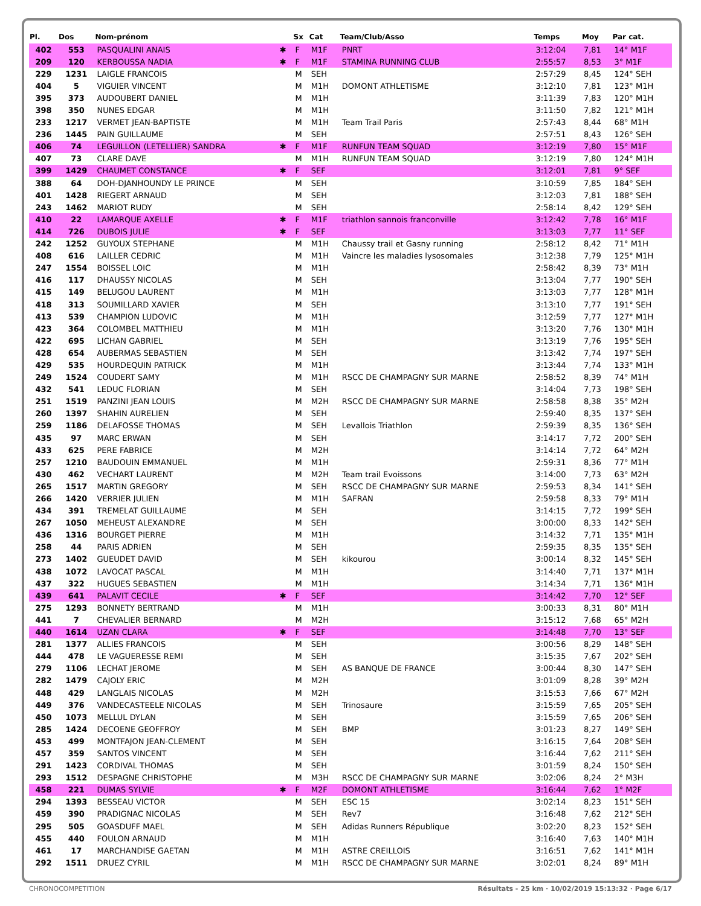| Pl. | Dos | Nom-prénom | | Sx | Cat | Team/Club/Asso | Temps | Moy | Par cat. |
| --- | --- | --- | --- | --- | --- | --- | --- | --- | --- |
| 402 | 553 | PASQUALINI ANAIS | ✱ | F | M1F | PNRT | 3:12:04 | 7,81 | 14° M1F |
| 209 | 120 | KERBOUSSA NADIA | ✱ | F | M1F | STAMINA RUNNING CLUB | 2:55:57 | 8,53 | 3° M1F |
| 229 | 1231 | LAIGLE FRANCOIS | | M | SEH | | 2:57:29 | 8,45 | 124° SEH |
| 404 | 5 | VIGUIER VINCENT | | M | M1H | DOMONT ATHLETISME | 3:12:10 | 7,81 | 123° M1H |
| 395 | 373 | AUDOUBERT DANIEL | | M | M1H | | 3:11:39 | 7,83 | 120° M1H |
| 398 | 350 | NUNES EDGAR | | M | M1H | | 3:11:50 | 7,82 | 121° M1H |
| 233 | 1217 | VERMET JEAN-BAPTISTE | | M | M1H | Team Trail Paris | 2:57:43 | 8,44 | 68° M1H |
| 236 | 1445 | PAIN GUILLAUME | | M | SEH | | 2:57:51 | 8,43 | 126° SEH |
| 406 | 74 | LEGUILLON (LETELLIER) SANDRA | ✱ | F | M1F | RUNFUN TEAM SQUAD | 3:12:19 | 7,80 | 15° M1F |
| 407 | 73 | CLARE DAVE | | M | M1H | RUNFUN TEAM SQUAD | 3:12:19 | 7,80 | 124° M1H |
| 399 | 1429 | CHAUMET CONSTANCE | ✱ | F | SEF | | 3:12:01 | 7,81 | 9° SEF |
| 388 | 64 | DOH-DJANHOUNDY LE PRINCE | | M | SEH | | 3:10:59 | 7,85 | 184° SEH |
| 401 | 1428 | RIEGERT ARNAUD | | M | SEH | | 3:12:03 | 7,81 | 188° SEH |
| 243 | 1462 | MARIOT RUDY | | M | SEH | | 2:58:14 | 8,42 | 129° SEH |
| 410 | 22 | LAMARQUE AXELLE | ✱ | F | M1F | triathlon sannois franconville | 3:12:42 | 7,78 | 16° M1F |
| 414 | 726 | DUBOIS JULIE | ✱ | F | SEF | | 3:13:03 | 7,77 | 11° SEF |
| 242 | 1252 | GUYOUX STEPHANE | | M | M1H | Chaussy trail et Gasny running | 2:58:12 | 8,42 | 71° M1H |
| 408 | 616 | LAILLER CEDRIC | | M | M1H | Vaincre les maladies lysosomales | 3:12:38 | 7,79 | 125° M1H |
| 247 | 1554 | BOISSEL LOIC | | M | M1H | | 2:58:42 | 8,39 | 73° M1H |
| 416 | 117 | DHAUSSY NICOLAS | | M | SEH | | 3:13:04 | 7,77 | 190° SEH |
| 415 | 149 | BELUGOU LAURENT | | M | M1H | | 3:13:03 | 7,77 | 128° M1H |
| 418 | 313 | SOUMILLARD XAVIER | | M | SEH | | 3:13:10 | 7,77 | 191° SEH |
| 413 | 539 | CHAMPION LUDOVIC | | M | M1H | | 3:12:59 | 7,77 | 127° M1H |
| 423 | 364 | COLOMBEL MATTHIEU | | M | M1H | | 3:13:20 | 7,76 | 130° M1H |
| 422 | 695 | LICHAN GABRIEL | | M | SEH | | 3:13:19 | 7,76 | 195° SEH |
| 428 | 654 | AUBERMAS SEBASTIEN | | M | SEH | | 3:13:42 | 7,74 | 197° SEH |
| 429 | 535 | HOURDEQUIN PATRICK | | M | M1H | | 3:13:44 | 7,74 | 133° M1H |
| 249 | 1524 | COUDERT SAMY | | M | M1H | RSCC DE CHAMPAGNY SUR MARNE | 2:58:52 | 8,39 | 74° M1H |
| 432 | 541 | LEDUC FLORIAN | | M | SEH | | 3:14:04 | 7,73 | 198° SEH |
| 251 | 1519 | PANZINI JEAN LOUIS | | M | M2H | RSCC DE CHAMPAGNY SUR MARNE | 2:58:58 | 8,38 | 35° M2H |
| 260 | 1397 | SHAHIN AURELIEN | | M | SEH | | 2:59:40 | 8,35 | 137° SEH |
| 259 | 1186 | DELAFOSSE THOMAS | | M | SEH | Levallois Triathlon | 2:59:39 | 8,35 | 136° SEH |
| 435 | 97 | MARC ERWAN | | M | SEH | | 3:14:17 | 7,72 | 200° SEH |
| 433 | 625 | PERE FABRICE | | M | M2H | | 3:14:14 | 7,72 | 64° M2H |
| 257 | 1210 | BAUDOUIN EMMANUEL | | M | M1H | | 2:59:31 | 8,36 | 77° M1H |
| 430 | 462 | VECHART LAURENT | | M | M2H | Team trail Evoissons | 3:14:00 | 7,73 | 63° M2H |
| 265 | 1517 | MARTIN GREGORY | | M | SEH | RSCC DE CHAMPAGNY SUR MARNE | 2:59:53 | 8,34 | 141° SEH |
| 266 | 1420 | VERRIER JULIEN | | M | M1H | SAFRAN | 2:59:58 | 8,33 | 79° M1H |
| 434 | 391 | TREMELAT GUILLAUME | | M | SEH | | 3:14:15 | 7,72 | 199° SEH |
| 267 | 1050 | MEHEUST ALEXANDRE | | M | SEH | | 3:00:00 | 8,33 | 142° SEH |
| 436 | 1316 | BOURGET PIERRE | | M | M1H | | 3:14:32 | 7,71 | 135° M1H |
| 258 | 44 | PARIS ADRIEN | | M | SEH | | 2:59:35 | 8,35 | 135° SEH |
| 273 | 1402 | GUEUDET DAVID | | M | SEH | kikourou | 3:00:14 | 8,32 | 145° SEH |
| 438 | 1072 | LAVOCAT PASCAL | | M | M1H | | 3:14:40 | 7,71 | 137° M1H |
| 437 | 322 | HUGUES SEBASTIEN | | M | M1H | | 3:14:34 | 7,71 | 136° M1H |
| 439 | 641 | PALAVIT CECILE | ✱ | F | SEF | | 3:14:42 | 7,70 | 12° SEF |
| 275 | 1293 | BONNETY BERTRAND | | M | M1H | | 3:00:33 | 8,31 | 80° M1H |
| 441 | 7 | CHEVALIER BERNARD | | M | M2H | | 3:15:12 | 7,68 | 65° M2H |
| 440 | 1614 | UZAN CLARA | ✱ | F | SEF | | 3:14:48 | 7,70 | 13° SEF |
| 281 | 1377 | ALLIES FRANCOIS | | M | SEH | | 3:00:56 | 8,29 | 148° SEH |
| 444 | 478 | LE VAGUERESSE REMI | | M | SEH | | 3:15:35 | 7,67 | 202° SEH |
| 279 | 1106 | LECHAT JEROME | | M | SEH | AS BANQUE DE FRANCE | 3:00:44 | 8,30 | 147° SEH |
| 282 | 1479 | CAJOLY ERIC | | M | M2H | | 3:01:09 | 8,28 | 39° M2H |
| 448 | 429 | LANGLAIS NICOLAS | | M | M2H | | 3:15:53 | 7,66 | 67° M2H |
| 449 | 376 | VANDECASTEELE NICOLAS | | M | SEH | Trinosaure | 3:15:59 | 7,65 | 205° SEH |
| 450 | 1073 | MELLUL DYLAN | | M | SEH | | 3:15:59 | 7,65 | 206° SEH |
| 285 | 1424 | DECOENE GEOFFROY | | M | SEH | BMP | 3:01:23 | 8,27 | 149° SEH |
| 453 | 499 | MONTFAJON JEAN-CLEMENT | | M | SEH | | 3:16:15 | 7,64 | 208° SEH |
| 457 | 359 | SANTOS VINCENT | | M | SEH | | 3:16:44 | 7,62 | 211° SEH |
| 291 | 1423 | CORDIVAL THOMAS | | M | SEH | | 3:01:59 | 8,24 | 150° SEH |
| 293 | 1512 | DESPAGNE CHRISTOPHE | | M | M3H | RSCC DE CHAMPAGNY SUR MARNE | 3:02:06 | 8,24 | 2° M3H |
| 458 | 221 | DUMAS SYLVIE | ✱ | F | M2F | DOMONT ATHLETISME | 3:16:44 | 7,62 | 1° M2F |
| 294 | 1393 | BESSEAU VICTOR | | M | SEH | ESC 15 | 3:02:14 | 8,23 | 151° SEH |
| 459 | 390 | PRADIGNAC NICOLAS | | M | SEH | Rev7 | 3:16:48 | 7,62 | 212° SEH |
| 295 | 505 | GOASDUFF MAEL | | M | SEH | Adidas Runners République | 3:02:20 | 8,23 | 152° SEH |
| 455 | 440 | FOULON ARNAUD | | M | M1H | | 3:16:40 | 7,63 | 140° M1H |
| 461 | 17 | MARCHANDISE GAETAN | | M | M1H | ASTRE CREILLOIS | 3:16:51 | 7,62 | 141° M1H |
| 292 | 1511 | DRUEZ CYRIL | | M | M1H | RSCC DE CHAMPAGNY SUR MARNE | 3:02:01 | 8,24 | 89° M1H |
CHRONOCOMPETITION Résultats - 25 km · 10/02/2019 15:13:32 · Page 6/17